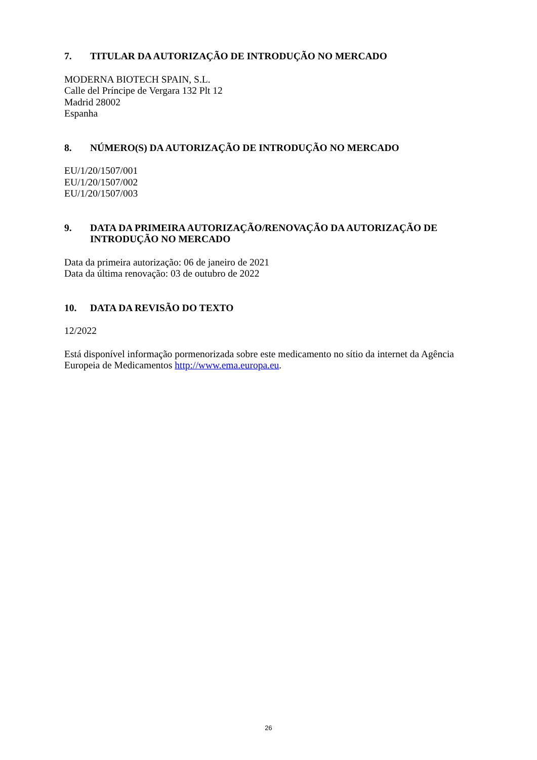7. TITULAR DA AUTORIZAÇÃO DE INTRODUÇÃO NO MERCADO
MODERNA BIOTECH SPAIN, S.L.
Calle del Príncipe de Vergara 132 Plt 12
Madrid 28002
Espanha
8. NÚMERO(S) DA AUTORIZAÇÃO DE INTRODUÇÃO NO MERCADO
EU/1/20/1507/001
EU/1/20/1507/002
EU/1/20/1507/003
9. DATA DA PRIMEIRA AUTORIZAÇÃO/RENOVAÇÃO DA AUTORIZAÇÃO DE INTRODUÇÃO NO MERCADO
Data da primeira autorização: 06 de janeiro de 2021
Data da última renovação: 03 de outubro de 2022
10. DATA DA REVISÃO DO TEXTO
12/2022
Está disponível informação pormenorizada sobre este medicamento no sítio da internet da Agência Europeia de Medicamentos http://www.ema.europa.eu.
26